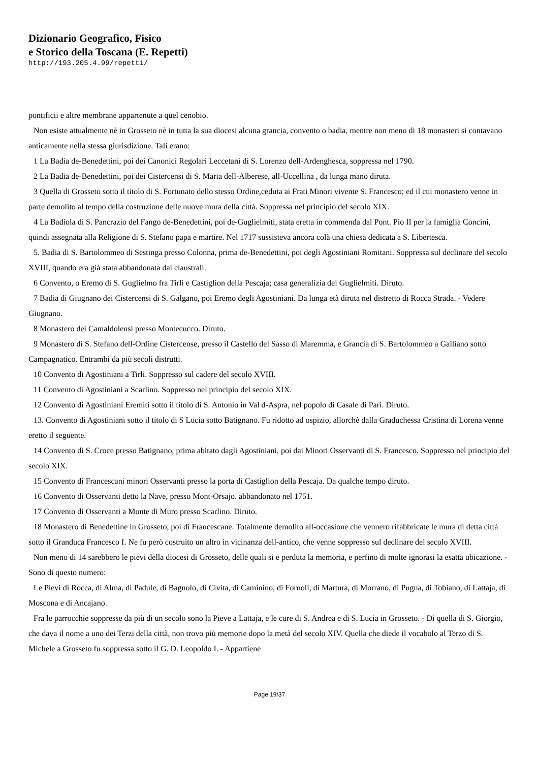Dizionario Geografico, Fisico
e Storico della Toscana (E. Repetti)
http://193.205.4.99/repetti/
pontificii e altre membrane appartenute a quel cenobio.
Non esiste attualmente nè in Grosseto nè in tutta la sua diocesi alcuna grancia, convento o badia, mentre non meno di 18 monasteri si contavano anticamente nella stessa giurisdizione. Tali erano:
1 La Badia de-Benedettini, poi dei Canonici Regolari Leccetani di S. Lorenzo dell-Ardenghesca, soppressa nel 1790.
2 La Badia de-Benedettini, poi dei Cistercensi di S. Maria dell-Alberese, all-Uccellina , da lunga mano diruta.
3 Quella di Grosseto sotto il titolo di S. Fortunato dello stesso Ordine,ceduta ai Frati Minori vivente S. Francesco; ed il cui monastero venne in parte demolito al tempo della costruzione delle nuove mura della città. Soppressa nel principio del secolo XIX.
4 La Badiola di S. Pancrazio del Fango de-Benedettini, poi de-Guglielmiti, stata eretta in commenda dal Pont. Pio II per la famiglia Concini, quindi assegnata alla Religione di S. Stefano papa e martire. Nel 1717 sussisteva ancora colà una chiesa dedicata a S. Libertesca.
5. Badia di S. Bartolommeo di Sestinga presso Colonna, prima de-Benedettini, poi degli Agostiniani Romitani. Soppressa sul declinare del secolo XVIII, quando era già stata abbandonata dai claustrali.
6 Convento, o Eremo di S. Guglielmo fra Tirli e Castiglion della Pescaja; casa generalizia dei Guglielmiti. Diruto.
7 Badia di Giugnano dei Cistercensi di S. Galgano, poi Eremo degli Agostiniani. Da lunga età diruta nel distretto di Rocca Strada. - Vedere Giugnano.
8 Monastero dei Camaldolensi presso Montecucco. Diruto.
9 Monastero di S. Stefano dell-Ordine Cistercense, presso il Castello del Sasso di Maremma, e Grancia di S. Bartolommeo a Galliano sotto Campagnatico. Entrambi da più secoli distrutti.
10 Convento di Agostiniani a Tirli. Soppresso sul cadere del secolo XVIII.
11 Convento di Agostiniani a Scarlino. Soppresso nel principio del secolo XIX.
12 Convento di Agostiniani Eremiti sotto il titolo di S. Antonio in Val d-Aspra, nel popolo di Casale di Pari. Diruto.
13. Convento di Agostiniani sotto il titolo di S Lucia sotto Batignano. Fu ridotto ad ospizio, allorchè dalla Graduchessa Cristina di Lorena venne eretto il seguente.
14 Convento di S. Croce presso Batignano, prima abitato dagli Agostiniani, poi dai Minori Osservanti di S. Francesco. Soppresso nel principio del secolo XIX.
15 Convento di Francescani minori Osservanti presso la porta di Castiglion della Pescaja. Da qualche tempo diruto.
16 Convento di Osservanti detto la Nave, presso Mont-Orsajo. abbandonato nel 1751.
17 Convento di Osservanti a Monte di Muro presso Scarlino. Diruto.
18 Monastero di Benedettine in Grosseto, poi di Francescane. Totalmente demolito all-occasione che vennero rifabbricate le mura di detta città sotto il Granduca Francesco I. Ne fu però costruito un altro in vicinanza dell-antico, che venne soppresso sul declinare del secolo XVIII.
Non meno di 14 sarebbero le pievi della diocesi di Grosseto, delle quali si e perduta la memoria, e perfino di molte ignorasi la esatta ubicazione. - Sono di questo numero:
Le Pievi di Rocca, di Alma, di Padule, di Bagnolo, di Civita, di Caminino, di Fornoli, di Martura, di Morrano, di Pugna, di Tobiano, di Lattaja, di Moscona e di Ancajano.
Fra le parrocchie soppresse da più di un secolo sono la Pieve a Lattaja, e le cure di S. Andrea e di S. Lucia in Grosseto. - Di quella di S. Giorgio, che dava il nome a uno dei Terzi della città, non trovo più memorie dopo la metà del secolo XIV. Quella che diede il vocabolo al Terzo di S. Michele a Grosseto fu soppressa sotto il G. D. Leopoldo I. - Appartiene
Page 19/37